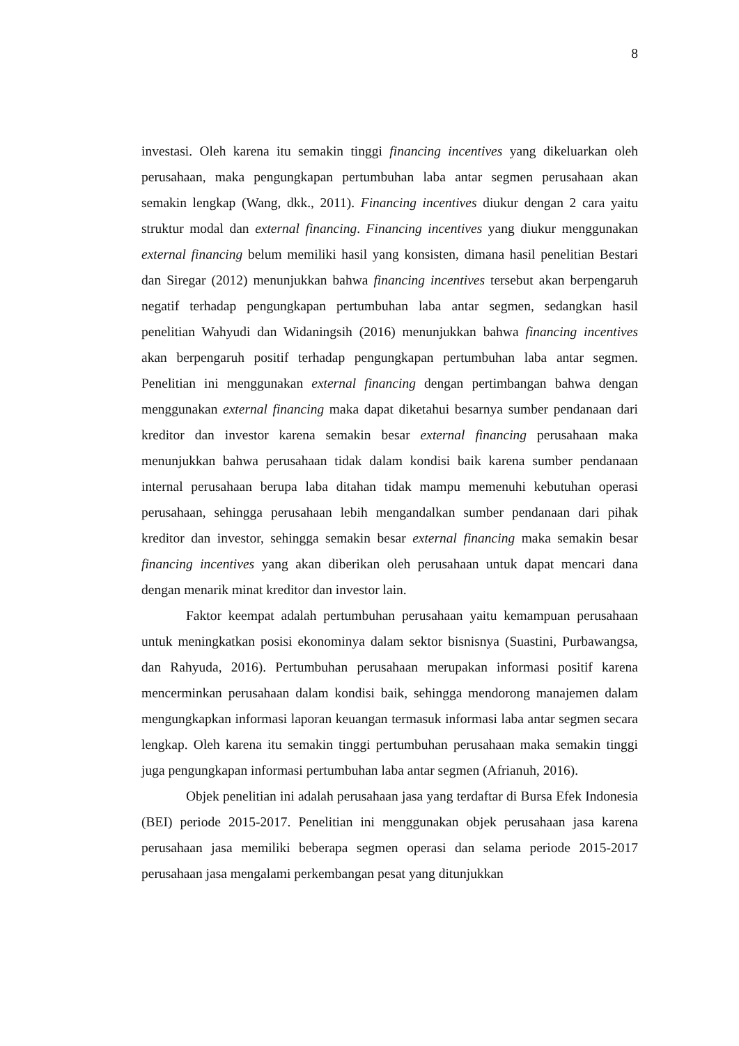8
investasi. Oleh karena itu semakin tinggi financing incentives yang dikeluarkan oleh perusahaan, maka pengungkapan pertumbuhan laba antar segmen perusahaan akan semakin lengkap (Wang, dkk., 2011). Financing incentives diukur dengan 2 cara yaitu struktur modal dan external financing. Financing incentives yang diukur menggunakan external financing belum memiliki hasil yang konsisten, dimana hasil penelitian Bestari dan Siregar (2012) menunjukkan bahwa financing incentives tersebut akan berpengaruh negatif terhadap pengungkapan pertumbuhan laba antar segmen, sedangkan hasil penelitian Wahyudi dan Widaningsih (2016) menunjukkan bahwa financing incentives akan berpengaruh positif terhadap pengungkapan pertumbuhan laba antar segmen. Penelitian ini menggunakan external financing dengan pertimbangan bahwa dengan menggunakan external financing maka dapat diketahui besarnya sumber pendanaan dari kreditor dan investor karena semakin besar external financing perusahaan maka menunjukkan bahwa perusahaan tidak dalam kondisi baik karena sumber pendanaan internal perusahaan berupa laba ditahan tidak mampu memenuhi kebutuhan operasi perusahaan, sehingga perusahaan lebih mengandalkan sumber pendanaan dari pihak kreditor dan investor, sehingga semakin besar external financing maka semakin besar financing incentives yang akan diberikan oleh perusahaan untuk dapat mencari dana dengan menarik minat kreditor dan investor lain.
Faktor keempat adalah pertumbuhan perusahaan yaitu kemampuan perusahaan untuk meningkatkan posisi ekonominya dalam sektor bisnisnya (Suastini, Purbawangsa, dan Rahyuda, 2016). Pertumbuhan perusahaan merupakan informasi positif karena mencerminkan perusahaan dalam kondisi baik, sehingga mendorong manajemen dalam mengungkapkan informasi laporan keuangan termasuk informasi laba antar segmen secara lengkap. Oleh karena itu semakin tinggi pertumbuhan perusahaan maka semakin tinggi juga pengungkapan informasi pertumbuhan laba antar segmen (Afrianuh, 2016).
Objek penelitian ini adalah perusahaan jasa yang terdaftar di Bursa Efek Indonesia (BEI) periode 2015-2017. Penelitian ini menggunakan objek perusahaan jasa karena perusahaan jasa memiliki beberapa segmen operasi dan selama periode 2015-2017 perusahaan jasa mengalami perkembangan pesat yang ditunjukkan